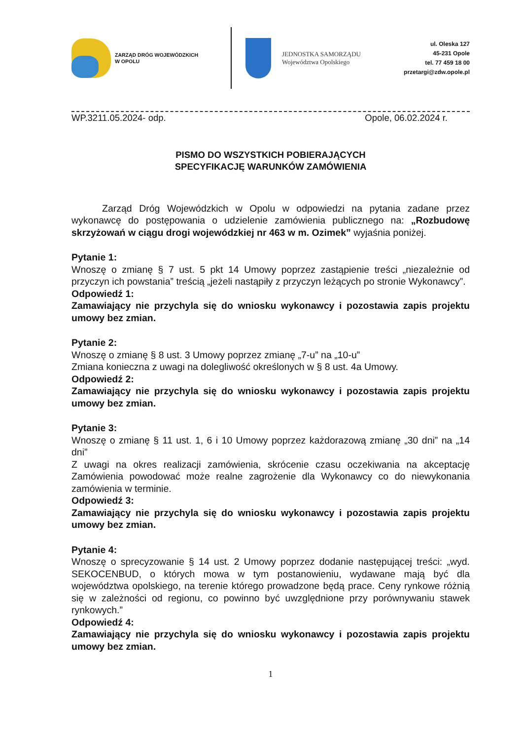ZARZĄD DRÓG WOJEWÓDZKICH
W OPOLU
JEDNOSTKA SAMORZĄDU
Województwa Opolskiego
ul. Oleska 127
45-231 Opole
tel. 77 459 18 00
przetargi@zdw.opole.pl
WP.3211.05.2024- odp. Opole, 06.02.2024 r.
PISMO DO WSZYSTKICH POBIERAJĄCYCH
SPECYFIKACJĘ WARUNKÓW ZAMÓWIENIA
Zarząd Dróg Wojewódzkich w Opolu w odpowiedzi na pytania zadane przez wykonawcę do postępowania o udzielenie zamówienia publicznego na: „Rozbudowę skrzyżowań w ciągu drogi wojewódzkiej nr 463 w m. Ozimek” wyjaśnia poniżej.
Pytanie 1:
Wnoszę o zmianę § 7 ust. 5 pkt 14 Umowy poprzez zastąpienie treści „niezależnie od przyczyn ich powstania” treścią „jeżeli nastąpiły z przyczyn leżących po stronie Wykonawcy”.
Odpowiedź 1:
Zamawiający nie przychyla się do wniosku wykonawcy i pozostawia zapis projektu umowy bez zmian.
Pytanie 2:
Wnoszę o zmianę § 8 ust. 3 Umowy poprzez zmianę „7-u” na „10-u”
Zmiana konieczna z uwagi na dolegliwość określonych w § 8 ust. 4a Umowy.
Odpowiedź 2:
Zamawiający nie przychyla się do wniosku wykonawcy i pozostawia zapis projektu umowy bez zmian.
Pytanie 3:
Wnoszę o zmianę § 11 ust. 1, 6 i 10 Umowy poprzez każdorazową zmianę „30 dni” na „14 dni”
Z uwagi na okres realizacji zamówienia, skrócenie czasu oczekiwania na akceptację Zamówienia powodować może realne zagrożenie dla Wykonawcy co do niewykonania zamówienia w terminie.
Odpowiedź 3:
Zamawiający nie przychyla się do wniosku wykonawcy i pozostawia zapis projektu umowy bez zmian.
Pytanie 4:
Wnoszę o sprecyzowanie § 14 ust. 2 Umowy poprzez dodanie następującej treści: „wyd. SEKOCENBUD, o których mowa w tym postanowieniu, wydawane mają być dla województwa opolskiego, na terenie którego prowadzone będą prace. Ceny rynkowe różnią się w zależności od regionu, co powinno być uwzględnione przy porównywaniu stawek rynkowych.”
Odpowiedź 4:
Zamawiający nie przychyla się do wniosku wykonawcy i pozostawia zapis projektu umowy bez zmian.
1